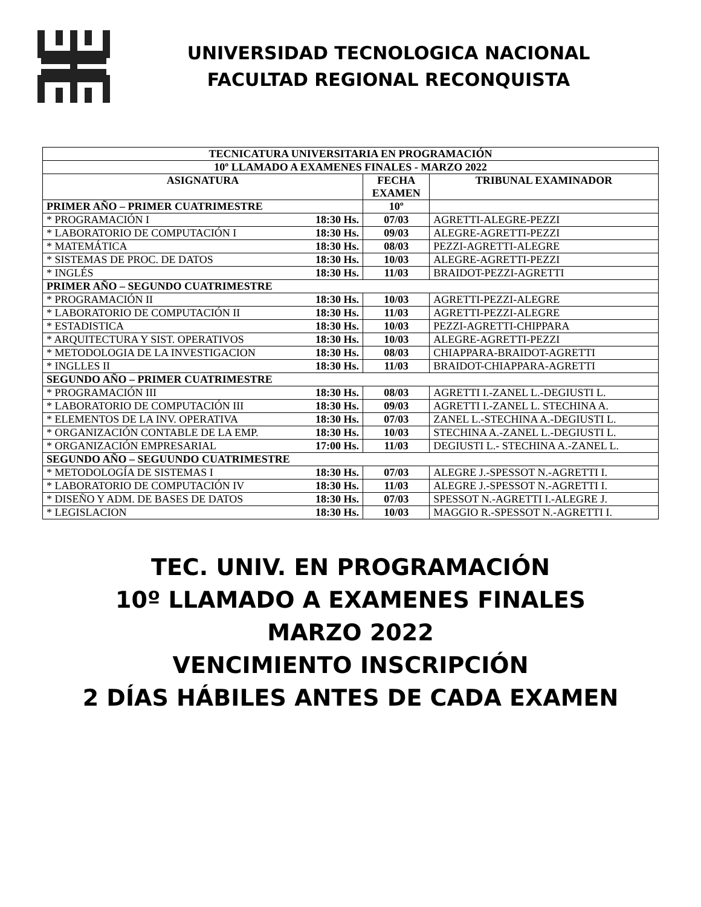UNIVERSIDAD TECNOLOGICA NACIONAL
FACULTAD REGIONAL RECONQUISTA
| TECNICATURA UNIVERSITARIA EN PROGRAMACIÓN | | | |
| 10º LLAMADO A EXAMENES FINALES - MARZO 2022 | | | |
| ASIGNATURA | | FECHA EXAMEN | TRIBUNAL EXAMINADOR |
| PRIMER AÑO – PRIMER CUATRIMESTRE | | 10º | |
| * PROGRAMACIÓN I | 18:30 Hs. | 07/03 | AGRETTI-ALEGRE-PEZZI |
| * LABORATORIO DE COMPUTACIÓN I | 18:30 Hs. | 09/03 | ALEGRE-AGRETTI-PEZZI |
| * MATEMÁTICA | 18:30 Hs. | 08/03 | PEZZI-AGRETTI-ALEGRE |
| * SISTEMAS DE PROC. DE DATOS | 18:30 Hs. | 10/03 | ALEGRE-AGRETTI-PEZZI |
| * INGLÉS | 18:30 Hs. | 11/03 | BRAIDOT-PEZZI-AGRETTI |
| PRIMER AÑO – SEGUNDO CUATRIMESTRE | | | |
| * PROGRAMACIÓN II | 18:30 Hs. | 10/03 | AGRETTI-PEZZI-ALEGRE |
| * LABORATORIO DE COMPUTACIÓN II | 18:30 Hs. | 11/03 | AGRETTI-PEZZI-ALEGRE |
| * ESTADISTICA | 18:30 Hs. | 10/03 | PEZZI-AGRETTI-CHIPPARA |
| * ARQUITECTURA Y SIST. OPERATIVOS | 18:30 Hs. | 10/03 | ALEGRE-AGRETTI-PEZZI |
| * METODOLOGIA DE LA INVESTIGACION | 18:30 Hs. | 08/03 | CHIAPPARA-BRAIDOT-AGRETTI |
| * INGLLES II | 18:30 Hs. | 11/03 | BRAIDOT-CHIAPPARA-AGRETTI |
| SEGUNDO AÑO – PRIMER CUATRIMESTRE | | | |
| * PROGRAMACIÓN III | 18:30 Hs. | 08/03 | AGRETTI I.-ZANEL L.-DEGIUSTI L. |
| * LABORATORIO DE COMPUTACIÓN III | 18:30 Hs. | 09/03 | AGRETTI I.-ZANEL L. STECHINA A. |
| * ELEMENTOS DE LA INV. OPERATIVA | 18:30 Hs. | 07/03 | ZANEL L.-STECHINA A.-DEGIUSTI L. |
| * ORGANIZACIÓN CONTABLE DE LA EMP. | 18:30 Hs. | 10/03 | STECHINA A.-ZANEL L.-DEGIUSTI L. |
| * ORGANIZACIÓN EMPRESARIAL | 17:00 Hs. | 11/03 | DEGIUSTI L.- STECHINA A.-ZANEL L. |
| SEGUNDO AÑO – SEGUUNDO CUATRIMESTRE | | | |
| * METODOLOGÍA DE SISTEMAS I | 18:30 Hs. | 07/03 | ALEGRE J.-SPESSOT N.-AGRETTI I. |
| * LABORATORIO DE COMPUTACIÓN IV | 18:30 Hs. | 11/03 | ALEGRE J.-SPESSOT N.-AGRETTI I. |
| * DISEÑO Y ADM. DE BASES DE DATOS | 18:30 Hs. | 07/03 | SPESSOT N.-AGRETTI I.-ALEGRE J. |
| * LEGISLACION | 18:30 Hs. | 10/03 | MAGGIO R.-SPESSOT N.-AGRETTI I. |
TEC. UNIV. EN PROGRAMACIÓN
10º LLAMADO A EXAMENES FINALES
MARZO 2022
VENCIMIENTO INSCRIPCIÓN
2 DÍAS HÁBILES ANTES DE CADA EXAMEN